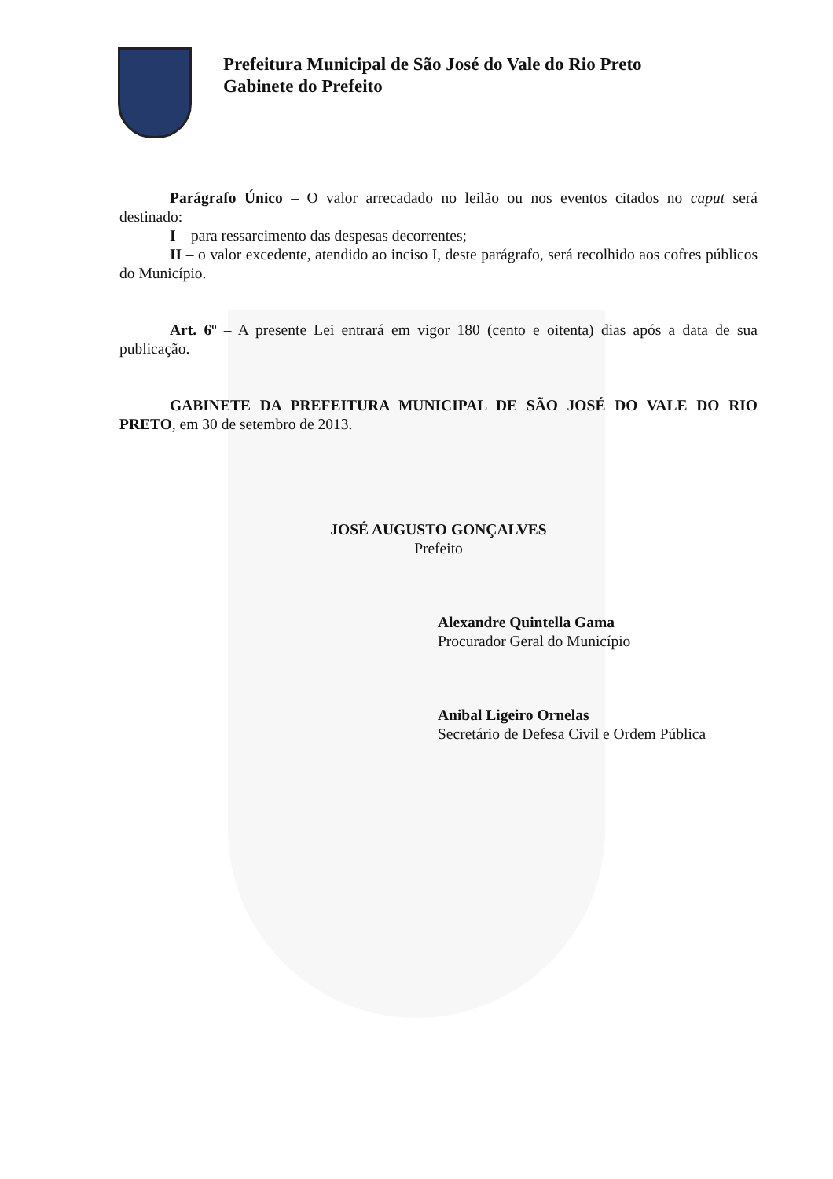Prefeitura Municipal de São José do Vale do Rio Preto
Gabinete do Prefeito
Parágrafo Único – O valor arrecadado no leilão ou nos eventos citados no caput será destinado:
I – para ressarcimento das despesas decorrentes;
II – o valor excedente, atendido ao inciso I, deste parágrafo, será recolhido aos cofres públicos do Município.
Art. 6º – A presente Lei entrará em vigor 180 (cento e oitenta) dias após a data de sua publicação.
GABINETE DA PREFEITURA MUNICIPAL DE SÃO JOSÉ DO VALE DO RIO PRETO, em 30 de setembro de 2013.
JOSÉ AUGUSTO GONÇALVES
Prefeito
Alexandre Quintella Gama
Procurador Geral do Município
Anibal Ligeiro Ornelas
Secretário de Defesa Civil e Ordem Pública